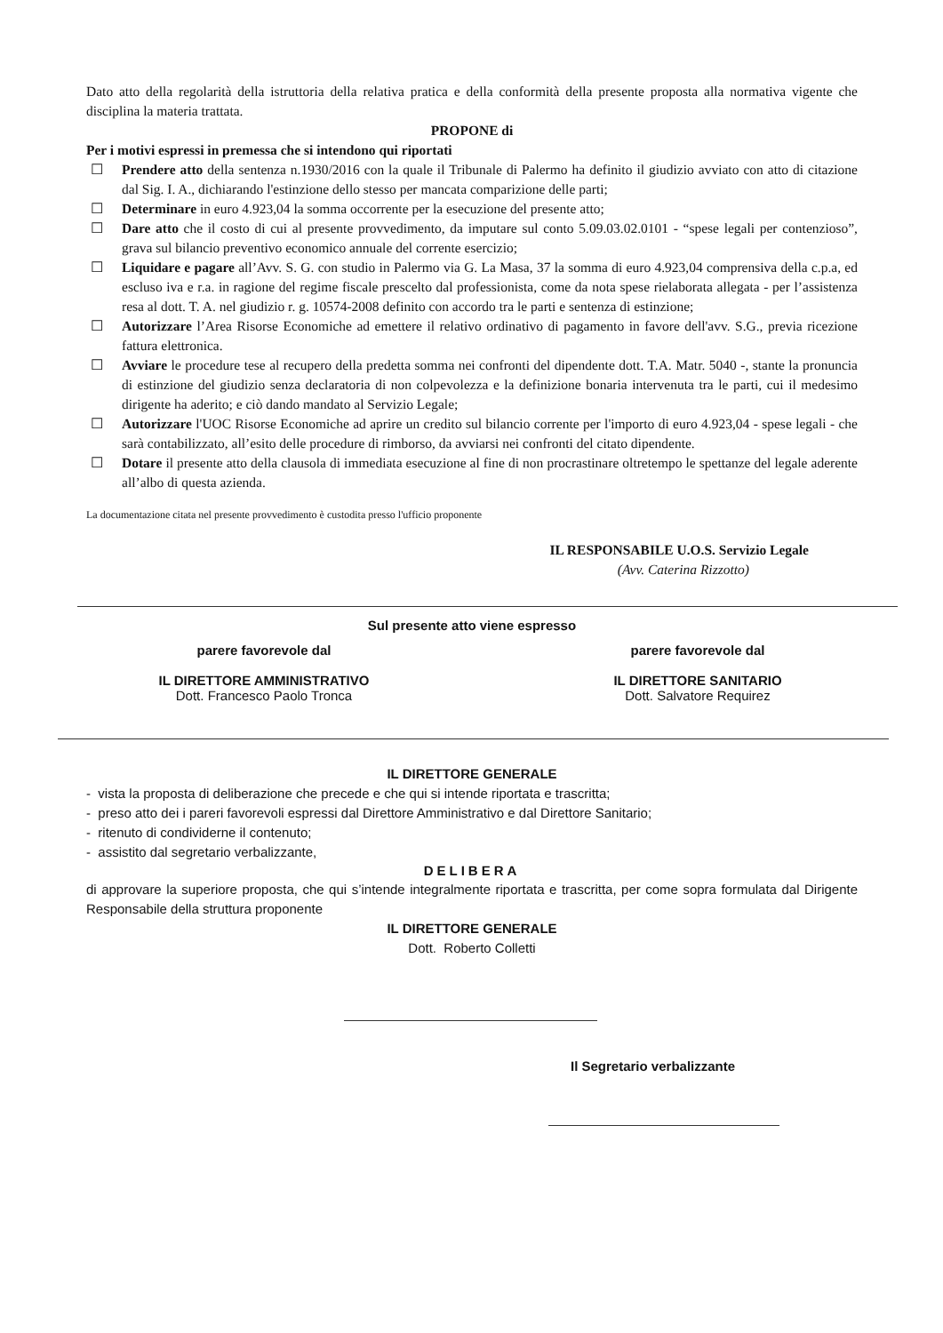Dato atto della regolarità della istruttoria della relativa pratica e della conformità della presente proposta alla normativa vigente che disciplina la materia trattata.
PROPONE di
Per i motivi espressi in premessa che si intendono qui riportati
☐ Prendere atto della sentenza n.1930/2016 con la quale il Tribunale di Palermo ha definito il giudizio avviato con atto di citazione dal Sig. I. A., dichiarando l'estinzione dello stesso per mancata comparizione delle parti;
☐ Determinare in euro 4.923,04 la somma occorrente per la esecuzione del presente atto;
☐ Dare atto che il costo di cui al presente provvedimento, da imputare sul conto 5.09.03.02.0101 - “spese legali per contenzioso”, grava sul bilancio preventivo economico annuale del corrente esercizio;
☐ Liquidare e pagare all’Avv. S. G. con studio in Palermo via G. La Masa, 37 la somma di euro 4.923,04 comprensiva della c.p.a, ed escluso iva e r.a. in ragione del regime fiscale prescelto dal professionista, come da nota spese rielaborata allegata - per l’assistenza resa al dott. T. A. nel giudizio r. g. 10574-2008 definito con accordo tra le parti e sentenza di estinzione;
☐ Autorizzare l’Area Risorse Economiche ad emettere il relativo ordinativo di pagamento in favore dell'avv. S.G., previa ricezione fattura elettronica.
☐ Avviare le procedure tese al recupero della predetta somma nei confronti del dipendente dott. T.A. Matr. 5040 -, stante la pronuncia di estinzione del giudizio senza declaratoria di non colpevolezza e la definizione bonaria intervenuta tra le parti, cui il medesimo dirigente ha aderito; e ciò dando mandato al Servizio Legale;
☐ Autorizzare l'UOC Risorse Economiche ad aprire un credito sul bilancio corrente per l'importo di euro 4.923,04 - spese legali - che sarà contabilizzato, all’esito delle procedure di rimborso, da avviarsi nei confronti del citato dipendente.
☐ Dotare il presente atto della clausola di immediata esecuzione al fine di non procrastinare oltretempo le spettanze del legale aderente all’albo di questa azienda.
La documentazione citata nel presente provvedimento è custodita presso l'ufficio proponente
IL RESPONSABILE U.O.S. Servizio Legale
(Avv. Caterina Rizzotto)
Sul presente atto viene espresso
parere favorevole dal
IL DIRETTORE AMMINISTRATIVO
Dott. Francesco Paolo Tronca
parere favorevole dal
IL DIRETTORE SANITARIO
Dott. Salvatore Requirez
IL DIRETTORE GENERALE
- vista la proposta di deliberazione che precede e che qui si intende riportata e trascritta;
- preso atto dei i pareri favorevoli espressi dal Direttore Amministrativo e dal Direttore Sanitario;
- ritenuto di condividerne il contenuto;
- assistito dal segretario verbalizzante,
DELIBERA
di approvare la superiore proposta, che qui s’intende integralmente riportata e trascritta, per come sopra formulata dal Dirigente Responsabile della struttura proponente
IL DIRETTORE GENERALE
Dott. Roberto Colletti
Il Segretario verbalizzante